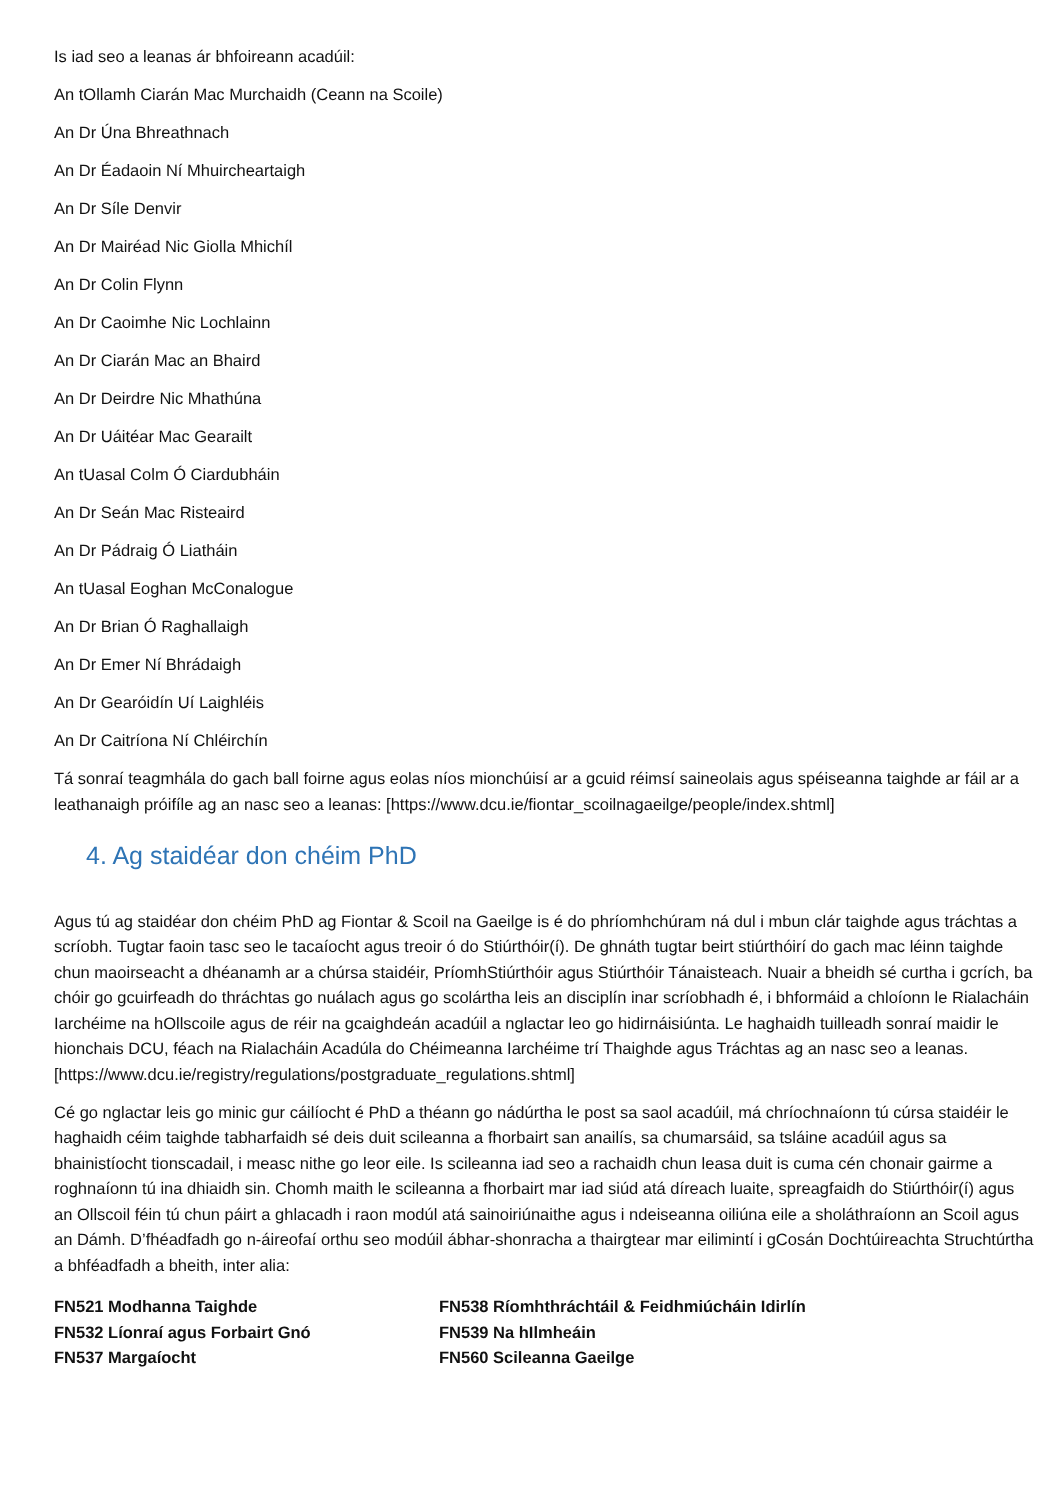Is iad seo a leanas ár bhfoireann acadúil:
An tOllamh Ciarán Mac Murchaidh (Ceann na Scoile)
An Dr Úna Bhreathnach
An Dr Éadaoin Ní Mhuircheartaigh
An Dr Síle Denvir
An Dr Mairéad Nic Giolla Mhichíl
An Dr Colin Flynn
An Dr Caoimhe Nic Lochlainn
An Dr Ciarán Mac an Bhaird
An Dr Deirdre Nic Mhathúna
An Dr Uáitéar Mac Gearailt
An tUasal Colm Ó Ciardubháin
An Dr Seán Mac Risteaird
An Dr Pádraig Ó Liatháin
An tUasal Eoghan McConalogue
An Dr Brian Ó Raghallaigh
An Dr Emer Ní Bhrádaigh
An Dr Gearóidín Uí Laighléis
An Dr Caitríona Ní Chléirchín
Tá sonraí teagmhála do gach ball foirne agus eolas níos mionchúisí ar a gcuid réimsí saineolais agus spéiseanna taighde ar fáil ar a leathanaigh próifíle ag an nasc seo a leanas: [https://www.dcu.ie/fiontar_scoilnagaeilge/people/index.shtml]
4. Ag staidéar don chéim PhD
Agus tú ag staidéar don chéim PhD ag Fiontar & Scoil na Gaeilge is é do phríomhchúram ná dul i mbun clár taighde agus tráchtas a scríobh. Tugtar faoin tasc seo le tacaíocht agus treoir ó do Stiúrthóir(í). De ghnáth tugtar beirt stiúrthóirí do gach mac léinn taighde chun maoirseacht a dhéanamh ar a chúrsa staidéir, PríomhStiúrthóir agus Stiúrthóir Tánaisteach. Nuair a bheidh sé curtha i gcrích, ba chóir go gcuirfeadh do thráchtas go nuálach agus go scolártha leis an disciplín inar scríobhadh é, i bhformáid a chloíonn le Rialacháin Iarchéime na hOllscoile agus de réir na gcaighdeán acadúil a nglactar leo go hidirnáisiúnta. Le haghaidh tuilleadh sonraí maidir le hionchais DCU, féach na Rialacháin Acadúla do Chéimeanna Iarchéime trí Thaighde agus Tráchtas ag an nasc seo a leanas.
[https://www.dcu.ie/registry/regulations/postgraduate_regulations.shtml]
Cé go nglactar leis go minic gur cáilíocht é PhD a théann go nádúrtha le post sa saol acadúil, má chríochnaíonn tú cúrsa staidéir le haghaidh céim taighde tabharfaidh sé deis duit scileanna a fhorbairt san anailís, sa chumarsáid, sa tsláine acadúil agus sa bhainistíocht tionscadail, i measc nithe go leor eile. Is scileanna iad seo a rachaidh chun leasa duit is cuma cén chonair gairme a roghnaíonn tú ina dhiaidh sin. Chomh maith le scileanna a fhorbairt mar iad siúd atá díreach luaite, spreagfaidh do Stiúrthóir(í) agus an Ollscoil féin tú chun páirt a ghlacadh i raon modúl atá sainoiriúnaithe agus i ndeiseanna oiliúna eile a sholáthraíonn an Scoil agus an Dámh. D’fhéadfadh go n-áireofaí orthu seo modúil ábhar-shonracha a thairgtear mar eilimintí i gCosán Dochtúireachta Struchtúrtha a bhféadfadh a bheith, inter alia:
FN521 Modhanna Taighde
FN532 Líonraí agus Forbairt Gnó
FN537 Margaíocht
FN538 Ríomhthráchtáil & Feidhmiúcháin Idirlín
FN539 Na hIlmheáin
FN560 Scileanna Gaeilge